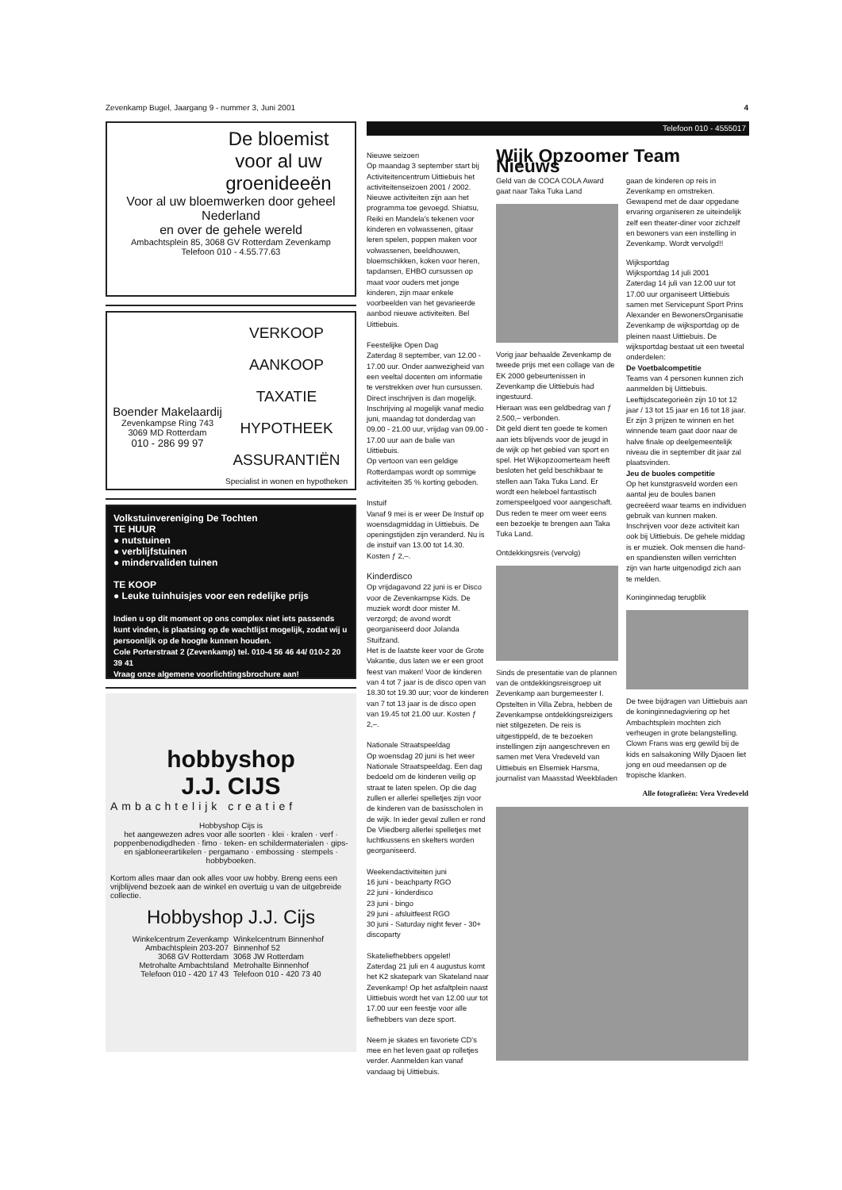Zevenkamp Bugel, Jaargang 9 - nummer 3, Juni 2001 4
De bloemist voor al uw groenideeën
Voor al uw bloemwerken door geheel Nederland
en over de gehele wereld
Ambachtsplein 85, 3068 GV Rotterdam Zevenkamp
Telefoon 010 - 4.55.77.63
Boender Makelaardij
Zevenkampse Ring 743
3069 MD Rotterdam
010 - 286 99 97
VERKOOP
AANKOOP
TAXATIE
HYPOTHEEK
ASSURANTIËN
Specialist in wonen en hypotheken
Volkstuinvereniging De Tochten
TE HUUR
● nutstuinen
● verblijfstuinen
● mindervaliden tuinen
TE KOOP
● Leuke tuinhuisjes voor een redelijke prijs
Indien u op dit moment op ons complex niet iets passends kunt vinden, is plaatsing op de wachtlijst mogelijk, zodat wij u persoonlijk op de hoogte kunnen houden.
Cole Porterstraat 2 (Zevenkamp) tel. 010-4 56 46 44/ 010-2 20 39 41
Vraag onze algemene voorlichtingsbrochure aan!
hobbyshop
J.J. CIJS
Ambachtelijk creatief
Hobbyshop Cijs is
het aangewezen adres voor alle soorten · klei · kralen · verf · poppenbenodigdheden · fimo · teken- en schildermaterialen · gips- en sjabloneerartikelen · pergamano · embossing · stempels · hobbyboeken.
Kortom alles maar dan ook alles voor uw hobby. Breng eens een vrijblijvend bezoek aan de winkel en overtuig u van de uitgebreide collectie.
Hobbyshop J.J. Cijs
Winkelcentrum Zevenkamp
Ambachtsplein 203-207
3068 GV Rotterdam
Metrohalte Ambachtsland
Telefoon 010 - 420 17 43
Winkelcentrum Binnenhof
Binnenhof 52
3068 JW Rotterdam
Metrohalte Binnenhof
Telefoon 010 - 420 73 40
Telefoon 010 - 4555017
Nieuwe seizoen
Op maandag 3 september start bij Activiteitencentrum Uittiebuis het activiteitenseizoen 2001 / 2002. Nieuwe activiteiten zijn aan het programma toe gevoegd. Shiatsu, Reiki en Mandela's tekenen voor kinderen en volwassenen, gitaar leren spelen, poppen maken voor volwassenen, beeldhouwen, bloemschikken, koken voor heren, tapdansen, EHBO cursussen op maat voor ouders met jonge kinderen, zijn maar enkele voorbeelden van het gevarieerde aanbod nieuwe activiteiten. Bel Uittiebuis.
Feestelijke Open Dag
Zaterdag 8 september, van 12.00 - 17.00 uur. Onder aanwezigheid van een veeltal docenten om informatie te verstrekken over hun cursussen. Direct inschrijven is dan mogelijk. Inschrijving al mogelijk vanaf medio juni, maandag tot donderdag van 09.00 - 21.00 uur, vrijdag van 09.00 - 17.00 uur aan de balie van Uittiebuis.
Op vertoon van een geldige Rotterdampas wordt op sommige activiteiten 35 % korting geboden.
Instuif
Vanaf 9 mei is er weer De Instuif op woensdagmiddag in Uittiebuis. De openingstijden zijn veranderd. Nu is de instuif van 13.00 tot 14.30. Kosten ƒ 2,–.
Kinderdisco
Op vrijdagavond 22 juni is er Disco voor de Zevenkampse Kids. De muziek wordt door mister M. verzorgd; de avond wordt georganiseerd door Jolanda Stuifzand.
Het is de laatste keer voor de Grote Vakantie, dus laten we er een groot feest van maken! Voor de kinderen van 4 tot 7 jaar is de disco open van 18.30 tot 19.30 uur; voor de kinderen van 7 tot 13 jaar is de disco open van 19.45 tot 21.00 uur. Kosten ƒ 2,–.
Nationale Straatspeeldag
Op woensdag 20 juni is het weer Nationale Straatspeeldag. Een dag bedoeld om de kinderen veilig op straat te laten spelen. Op die dag zullen er allerlei spelletjes zijn voor de kinderen van de basisscholen in de wijk. In ieder geval zullen er rond De Vliedberg allerlei spelletjes met luchtkussens en skelters worden georganiseerd.
Weekendactiviteiten juni
16 juni - beachparty RGO
22 juni - kinderdisco
23 juni - bingo
29 juni - afsluitfeest RGO
30 juni - Saturday night fever - 30+ discoparty
Skateliefhebbers opgelet!
Zaterdag 21 juli en 4 augustus komt het K2 skatepark van Skateland naar Zevenkamp! Op het asfaltplein naast Uittiebuis wordt het van 12.00 uur tot 17.00 uur een feestje voor alle liefhebbers van deze sport.
Neem je skates en favoriete CD's mee en het leven gaat op rolletjes verder. Aanmelden kan vanaf vandaag bij Uittiebuis.
Wijk Opzoomer Team Nieuws
Geld van de COCA COLA Award gaat naar Taka Tuka Land
Vorig jaar behaalde Zevenkamp de tweede prijs met een collage van de EK 2000 gebeurtenissen in Zevenkamp die Uittiebuis had ingestuurd.
Hieraan was een geldbedrag van ƒ 2.500,– verbonden.
Dit geld dient ten goede te komen aan iets blijvends voor de jeugd in de wijk op het gebied van sport en spel. Het Wijkopzoomerteam heeft besloten het geld beschikbaar te stellen aan Taka Tuka Land. Er wordt een heleboel fantastisch zomerspeelgoed voor aangeschaft. Dus reden te meer om weer eens een bezoekje te brengen aan Taka Tuka Land.
Ontdekkingsreis (vervolg)
Sinds de presentatie van de plannen van de ontdekkingsreisgroep uit Zevenkamp aan burgemeester I. Opstelten in Villa Zebra, hebben de Zevenkampse ontdekkingsreizigers niet stilgezeten. De reis is uitgestippeld, de te bezoeken instellingen zijn aangeschreven en samen met Vera Vredeveld van Uittiebuis en Elsemiek Harsma, journalist van Maasstad Weekbladen
gaan de kinderen op reis in Zevenkamp en omstreken.
Gewapend met de daar opgedane ervaring organiseren ze uiteindelijk zelf een theater-diner voor zichzelf en bewoners van een instelling in Zevenkamp. Wordt vervolgd!!
Wijksportdag
Wijksportdag 14 juli 2001
Zaterdag 14 juli van 12.00 uur tot 17.00 uur organiseert Uittiebuis samen met Servicepunt Sport Prins Alexander en BewonersOrganisatie Zevenkamp de wijksportdag op de pleinen naast Uittiebuis. De wijksportdag bestaat uit een tweetal onderdelen:
De Voetbalcompetitie
Teams van 4 personen kunnen zich aanmelden bij Uittiebuis. Leeftijdscategorieën zijn 10 tot 12 jaar / 13 tot 15 jaar en 16 tot 18 jaar. Er zijn 3 prijzen te winnen en het winnende team gaat door naar de halve finale op deelgemeentelijk niveau die in september dit jaar zal plaatsvinden.
Jeu de buoles competitie
Op het kunstgrasveld worden een aantal jeu de boules banen gecreëerd waar teams en individuen gebruik van kunnen maken. Inschrijven voor deze activiteit kan ook bij Uittiebuis. De gehele middag is er muziek. Ook mensen die hand- en spandiensten willen verrichten zijn van harte uitgenodigd zich aan te melden.
Koninginnedag terugblik
De twee bijdragen van Uittiebuis aan de koninginnedagviering op het Ambachtsplein mochten zich verheugen in grote belangstelling. Clown Frans was erg gewild bij de kids en salsakoning Willy Djaoen liet jong en oud meedansen op de tropische klanken.
Alle fotografieën: Vera Vredeveld